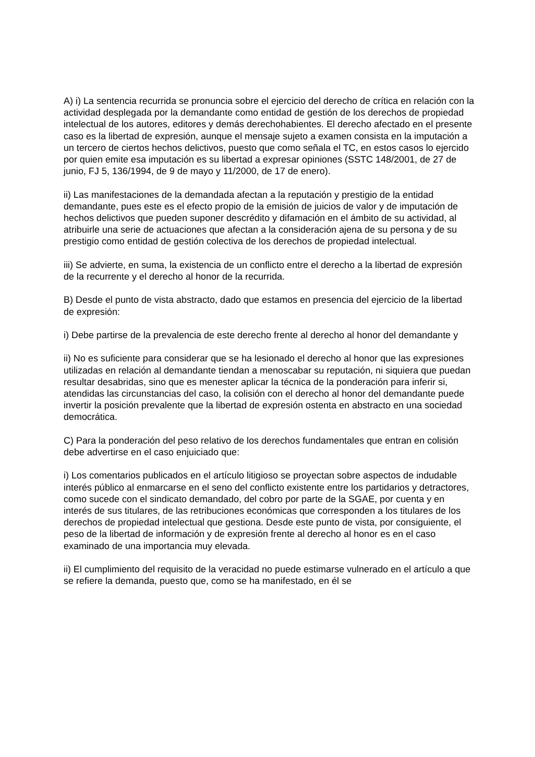A) i) La sentencia recurrida se pronuncia sobre el ejercicio del derecho de crítica en relación con la actividad desplegada por la demandante como entidad de gestión de los derechos de propiedad intelectual de los autores, editores y demás derechohabientes. El derecho afectado en el presente caso es la libertad de expresión, aunque el mensaje sujeto a examen consista en la imputación a un tercero de ciertos hechos delictivos, puesto que como señala el TC, en estos casos lo ejercido por quien emite esa imputación es su libertad a expresar opiniones (SSTC 148/2001, de 27 de junio, FJ 5, 136/1994, de 9 de mayo y 11/2000, de 17 de enero).
ii) Las manifestaciones de la demandada afectan a la reputación y prestigio de la entidad demandante, pues este es el efecto propio de la emisión de juicios de valor y de imputación de hechos delictivos que pueden suponer descrédito y difamación en el ámbito de su actividad, al atribuirle una serie de actuaciones que afectan a la consideración ajena de su persona y de su prestigio como entidad de gestión colectiva de los derechos de propiedad intelectual.
iii) Se advierte, en suma, la existencia de un conflicto entre el derecho a la libertad de expresión de la recurrente y el derecho al honor de la recurrida.
B) Desde el punto de vista abstracto, dado que estamos en presencia del ejercicio de la libertad de expresión:
i) Debe partirse de la prevalencia de este derecho frente al derecho al honor del demandante y
ii) No es suficiente para considerar que se ha lesionado el derecho al honor que las expresiones utilizadas en relación al demandante tiendan a menoscabar su reputación, ni siquiera que puedan resultar desabridas, sino que es menester aplicar la técnica de la ponderación para inferir si, atendidas las circunstancias del caso, la colisión con el derecho al honor del demandante puede invertir la posición prevalente que la libertad de expresión ostenta en abstracto en una sociedad democrática.
C) Para la ponderación del peso relativo de los derechos fundamentales que entran en colisión debe advertirse en el caso enjuiciado que:
i) Los comentarios publicados en el artículo litigioso se proyectan sobre aspectos de indudable interés público al enmarcarse en el seno del conflicto existente entre los partidarios y detractores, como sucede con el sindicato demandado, del cobro por parte de la SGAE, por cuenta y en interés de sus titulares, de las retribuciones económicas que corresponden a los titulares de los derechos de propiedad intelectual que gestiona. Desde este punto de vista, por consiguiente, el peso de la libertad de información y de expresión frente al derecho al honor es en el caso examinado de una importancia muy elevada.
ii) El cumplimiento del requisito de la veracidad no puede estimarse vulnerado en el artículo a que se refiere la demanda, puesto que, como se ha manifestado, en él se